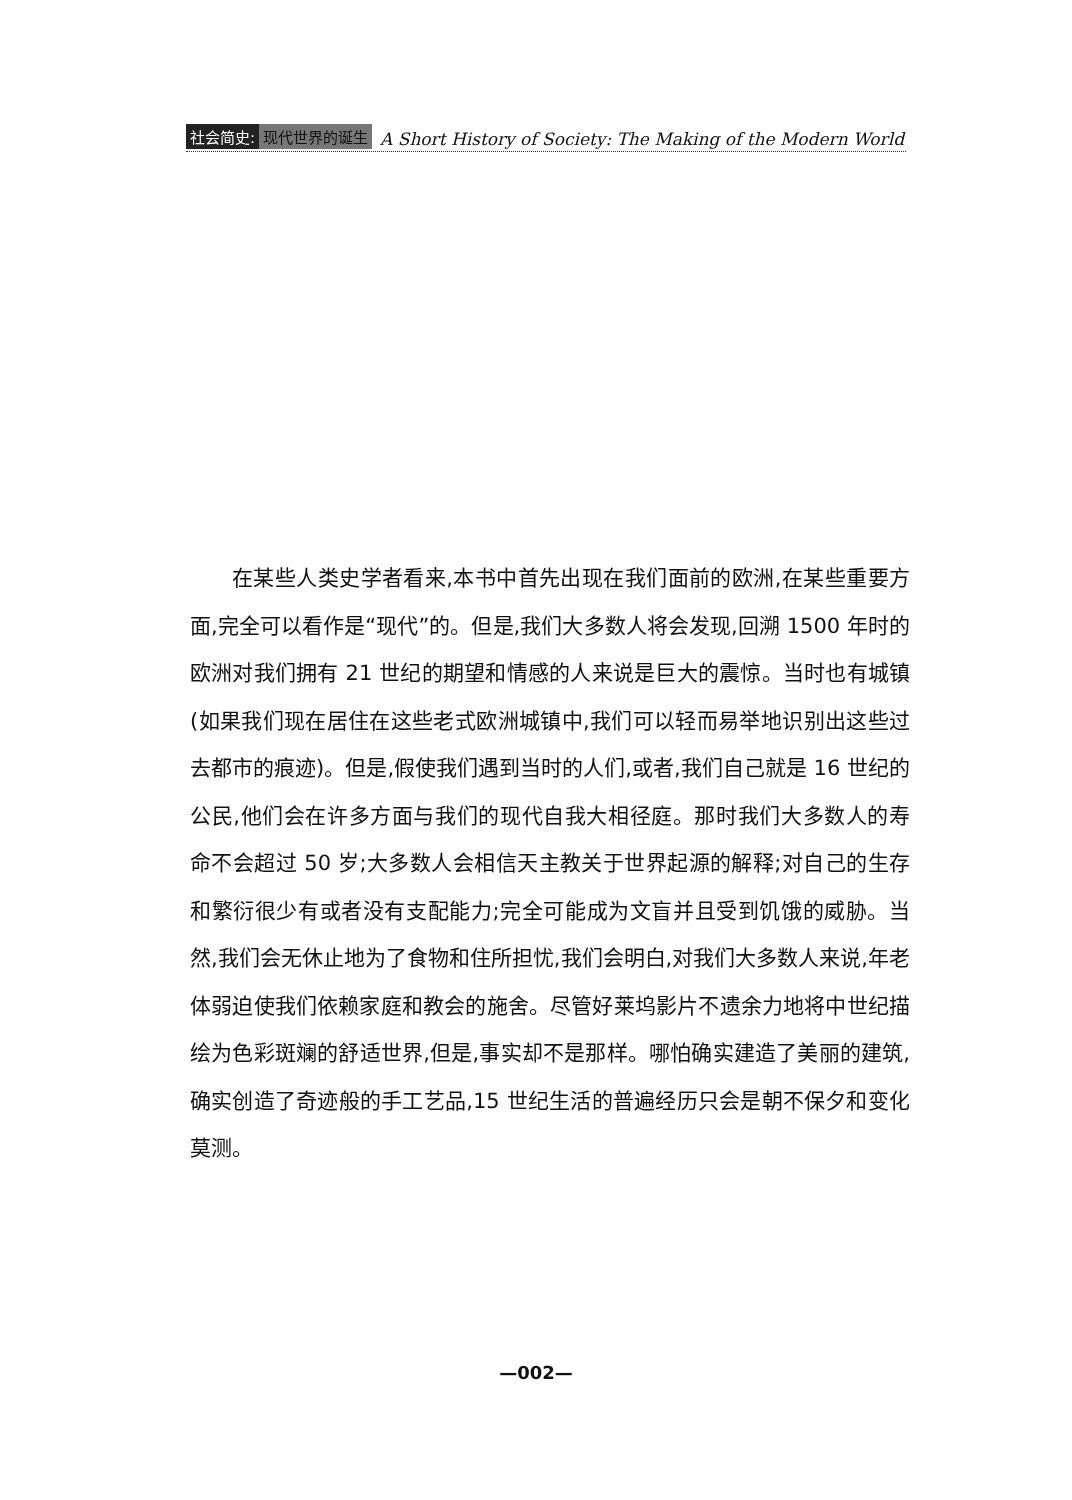社会简史: 现代世界的诞生 A Short History of Society: The Making of the Modern World
在某些人类史学者看来,本书中首先出现在我们面前的欧洲,在某些重要方面,完全可以看作是“现代”的。但是,我们大多数人将会发现,回溯 1500 年时的欧洲对我们拥有 21 世纪的期望和情感的人来说是巨大的震惊。当时也有城镇(如果我们现在居住在这些老式欧洲城镇中,我们可以轻而易举地识别出这些过去都市的痕迹)。但是,假使我们遇到当时的人们,或者,我们自己就是 16 世纪的公民,他们会在许多方面与我们的现代自我大相径庭。那时我们大多数人的寿命不会超过 50 岁;大多数人会相信天主教关于世界起源的解释;对自己的生存和繁衍很少有或者没有支配能力;完全可能成为文盲并且受到饥饿的威胁。当然,我们会无休止地为了食物和住所担忧,我们会明白,对我们大多数人来说,年老体弱迫使我们依赖家庭和教会的施舍。尽管好莱坞影片不遗余力地将中世纪描绘为色彩斑斓的舒适世界,但是,事实却不是那样。哪怕确实建造了美丽的建筑,确实创造了奇迹般的手工艺品,15 世纪生活的普遍经历只会是朝不保夕和变化莫测。
—002—